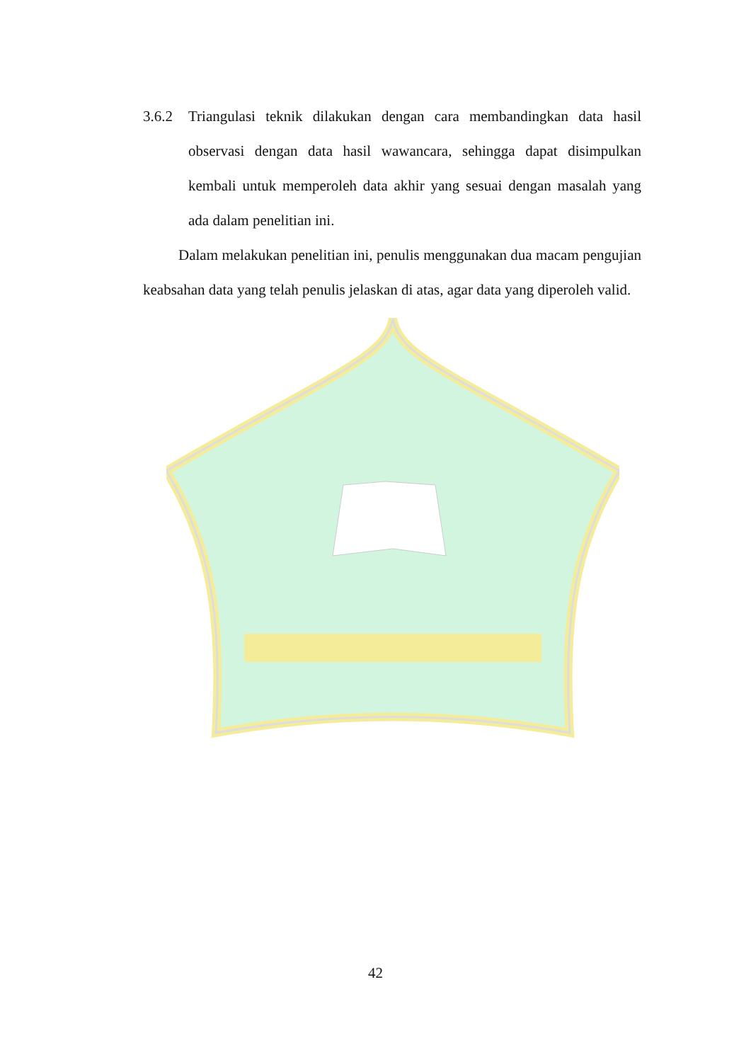3.6.2 Triangulasi teknik dilakukan dengan cara membandingkan data hasil observasi dengan data hasil wawancara, sehingga dapat disimpulkan kembali untuk memperoleh data akhir yang sesuai dengan masalah yang ada dalam penelitian ini.
Dalam melakukan penelitian ini, penulis menggunakan dua macam pengujian keabsahan data yang telah penulis jelaskan di atas, agar data yang diperoleh valid.
42